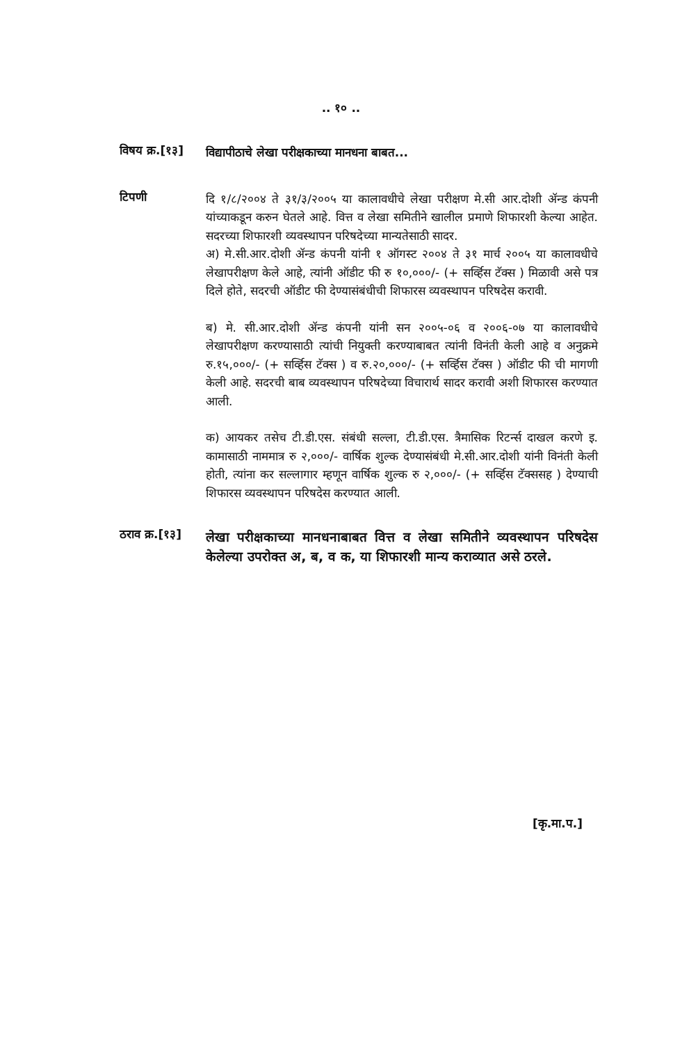.. १० ..
विषय क्र.[१३]
विद्यापीठाचे लेखा परीक्षकाच्या मानधना बाबत...
टिपणी
दि १/८/२००४ ते ३१/३/२००५ या कालावधीचे लेखा परीक्षण मे.सी आर.दोशी ॲन्ड कंपनी यांच्याकडून करुन घेतले आहे. वित्त व लेखा समितीने खालील प्रमाणे शिफारशी केल्या आहेत. सदरच्या शिफारशी व्यवस्थापन परिषदेच्या मान्यतेसाठी सादर.
अ) मे.सी.आर.दोशी ॲन्ड कंपनी यांनी १ ऑगस्ट २००४ ते ३१ मार्च २००५ या कालावधीचे लेखापरीक्षण केले आहे, त्यांनी ऑडीट फी रु १०,०००/- (+ सर्व्हिस टॅक्स ) मिळावी असे पत्र दिले होते, सदरची ऑडीट फी देण्यासंबंधीची शिफारस व्यवस्थापन परिषदेस करावी.
ब) मे. सी.आर.दोशी ॲन्ड कंपनी यांनी सन २००५-०६ व २००६-०७ या कालावधीचे लेखापरीक्षण करण्यासाठी त्यांची नियुक्ती करण्याबाबत त्यांनी विनंती केली आहे व अनुक्रमे रु.१५,०००/- (+ सर्व्हिस टॅक्स ) व रु.२०,०००/- (+ सर्व्हिस टॅक्स ) ऑडीट फी ची मागणी केली आहे. सदरची बाब व्यवस्थापन परिषदेच्या विचारार्थ सादर करावी अशी शिफारस करण्यात आली.
क) आयकर तसेच टी.डी.एस. संबंधी सल्ला, टी.डी.एस. त्रैमासिक रिटर्न्स दाखल करणे इ. कामासाठी नाममात्र रु २,०००/- वार्षिक शुल्क देण्यासंबंधी मे.सी.आर.दोशी यांनी विनंती केली होती, त्यांना कर सल्लागार म्हणून वार्षिक शुल्क रु २,०००/- (+ सर्व्हिस टॅक्ससह ) देण्याची शिफारस व्यवस्थापन परिषदेस करण्यात आली.
ठराव क्र.[१३]
लेखा परीक्षकाच्या मानधनाबाबत वित्त व लेखा समितीने व्यवस्थापन परिषदेस केलेल्या उपरोक्त अ, ब, व क, या शिफारशी मान्य कराव्यात असे ठरले.
[कृ.मा.प.]